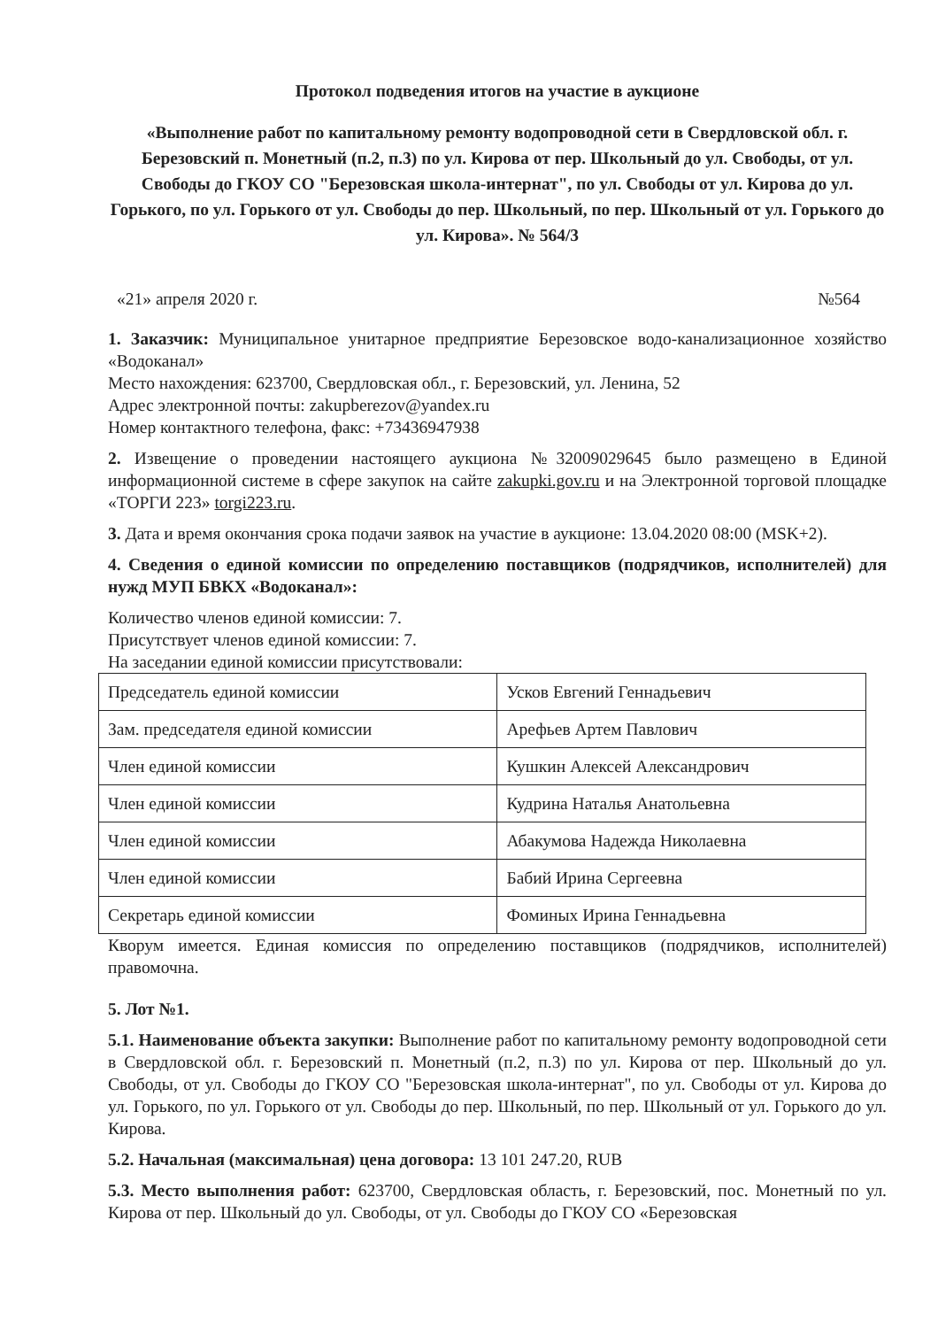Протокол подведения итогов на участие в аукционе
«Выполнение работ по капитальному ремонту водопроводной сети в Свердловской обл. г. Березовский п. Монетный (п.2, п.3) по ул. Кирова от пер. Школьный до ул. Свободы, от ул. Свободы до ГКОУ СО "Березовская школа-интернат", по ул. Свободы от ул. Кирова до ул. Горького, по ул. Горького от ул. Свободы до пер. Школьный, по пер. Школьный от ул. Горького до ул. Кирова». № 564/3
«21» апреля 2020 г. №564
1. Заказчик: Муниципальное унитарное предприятие Березовское водо-канализационное хозяйство «Водоканал»
Место нахождения: 623700, Свердловская обл., г. Березовский, ул. Ленина, 52
Адрес электронной почты: zakupberezov@yandex.ru
Номер контактного телефона, факс: +73436947938
2. Извещение о проведении настоящего аукциона №32009029645 было размещено в Единой информационной системе в сфере закупок на сайте zakupki.gov.ru и на Электронной торговой площадке «ТОРГИ 223» torgi223.ru.
3. Дата и время окончания срока подачи заявок на участие в аукционе: 13.04.2020 08:00 (MSK+2).
4. Сведения о единой комиссии по определению поставщиков (подрядчиков, исполнителей) для нужд МУП БВКХ «Водоканал»:
Количество членов единой комиссии: 7.
Присутствует членов единой комиссии: 7.
На заседании единой комиссии присутствовали:
| Председатель единой комиссии | Усков Евгений Геннадьевич |
| Зам. председателя единой комиссии | Арефьев Артем Павлович |
| Член единой комиссии | Кушкин Алексей Александрович |
| Член единой комиссии | Кудрина Наталья Анатольевна |
| Член единой комиссии | Абакумова Надежда Николаевна |
| Член единой комиссии | Бабий Ирина Сергеевна |
| Секретарь единой комиссии | Фоминых Ирина Геннадьевна |
Кворум имеется. Единая комиссия по определению поставщиков (подрядчиков, исполнителей) правомочна.
5. Лот №1.
5.1. Наименование объекта закупки: Выполнение работ по капитальному ремонту водопроводной сети в Свердловской обл. г. Березовский п. Монетный (п.2, п.3) по ул. Кирова от пер. Школьный до ул. Свободы, от ул. Свободы до ГКОУ СО "Березовская школа-интернат", по ул. Свободы от ул. Кирова до ул. Горького, по ул. Горького от ул. Свободы до пер. Школьный, по пер. Школьный от ул. Горького до ул. Кирова.
5.2. Начальная (максимальная) цена договора: 13 101 247.20, RUB
5.3. Место выполнения работ: 623700, Свердловская область, г. Березовский, пос. Монетный по ул. Кирова от пер. Школьный до ул. Свободы, от ул. Свободы до ГКОУ СО «Березовская